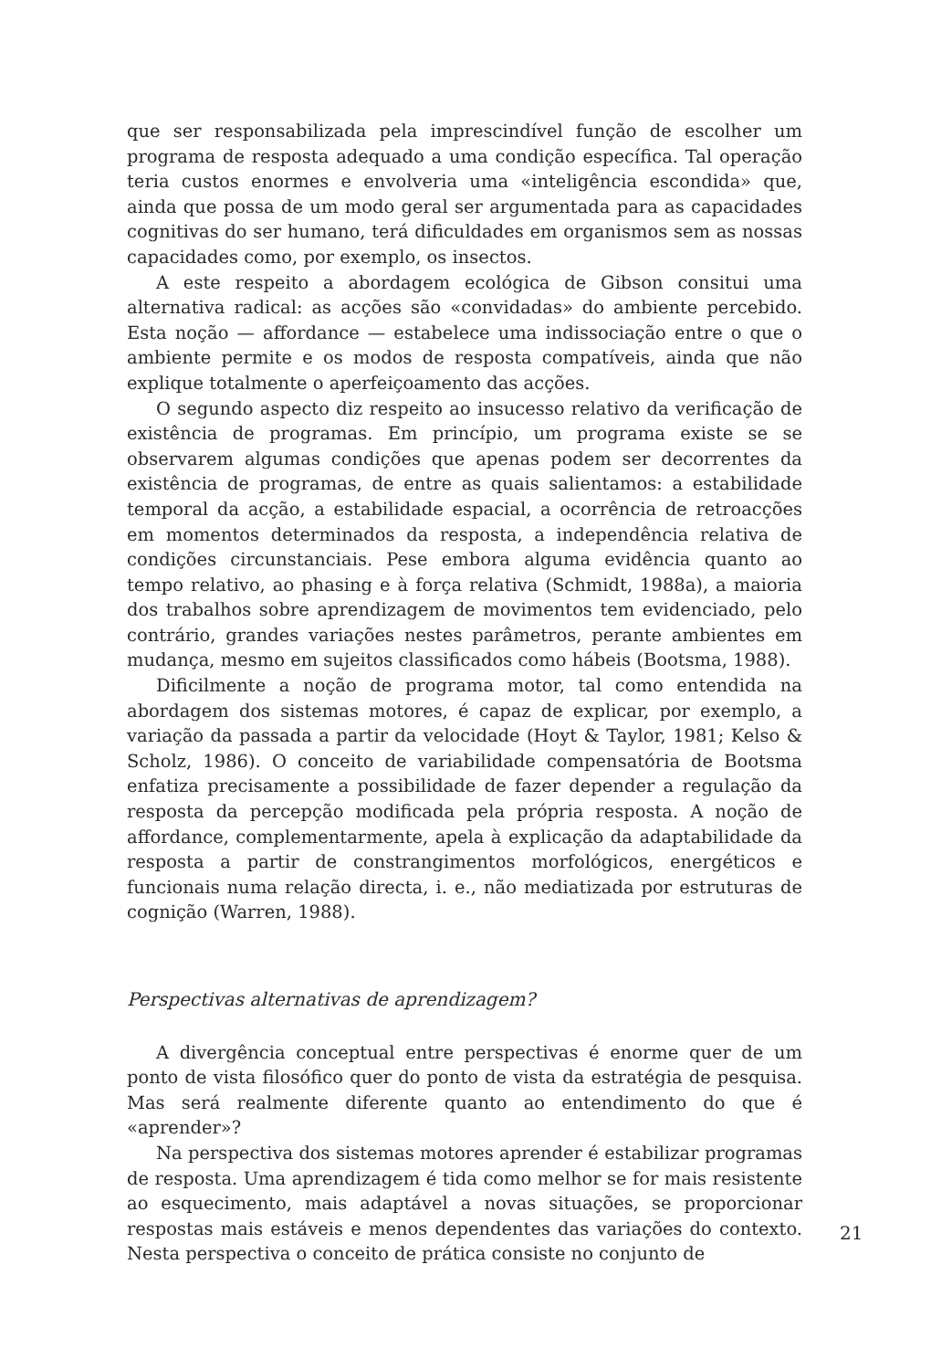que ser responsabilizada pela imprescindível função de escolher um programa de resposta adequado a uma condição específica. Tal operação teria custos enormes e envolveria uma «inteligência escondida» que, ainda que possa de um modo geral ser argumentada para as capacidades cognitivas do ser humano, terá dificuldades em organismos sem as nossas capacidades como, por exemplo, os insectos.
A este respeito a abordagem ecológica de Gibson consitui uma alternativa radical: as acções são «convidadas» do ambiente percebido. Esta noção — affordance — estabelece uma indissociação entre o que o ambiente permite e os modos de resposta compatíveis, ainda que não explique totalmente o aperfeiçoamento das acções.
O segundo aspecto diz respeito ao insucesso relativo da verificação de existência de programas. Em princípio, um programa existe se se observarem algumas condições que apenas podem ser decorrentes da existência de programas, de entre as quais salientamos: a estabilidade temporal da acção, a estabilidade espacial, a ocorrência de retroacções em momentos determinados da resposta, a independência relativa de condições circunstanciais. Pese embora alguma evidência quanto ao tempo relativo, ao phasing e à força relativa (Schmidt, 1988a), a maioria dos trabalhos sobre aprendizagem de movimentos tem evidenciado, pelo contrário, grandes variações nestes parâmetros, perante ambientes em mudança, mesmo em sujeitos classificados como hábeis (Bootsma, 1988).
Dificilmente a noção de programa motor, tal como entendida na abordagem dos sistemas motores, é capaz de explicar, por exemplo, a variação da passada a partir da velocidade (Hoyt & Taylor, 1981; Kelso & Scholz, 1986). O conceito de variabilidade compensatória de Bootsma enfatiza precisamente a possibilidade de fazer depender a regulação da resposta da percepção modificada pela própria resposta. A noção de affordance, complementarmente, apela à explicação da adaptabilidade da resposta a partir de constrangimentos morfológicos, energéticos e funcionais numa relação directa, i. e., não mediatizada por estruturas de cognição (Warren, 1988).
Perspectivas alternativas de aprendizagem?
A divergência conceptual entre perspectivas é enorme quer de um ponto de vista filosófico quer do ponto de vista da estratégia de pesquisa. Mas será realmente diferente quanto ao entendimento do que é «aprender»?
Na perspectiva dos sistemas motores aprender é estabilizar programas de resposta. Uma aprendizagem é tida como melhor se for mais resistente ao esquecimento, mais adaptável a novas situações, se proporcionar respostas mais estáveis e menos dependentes das variações do contexto. Nesta perspectiva o conceito de prática consiste no conjunto de
21